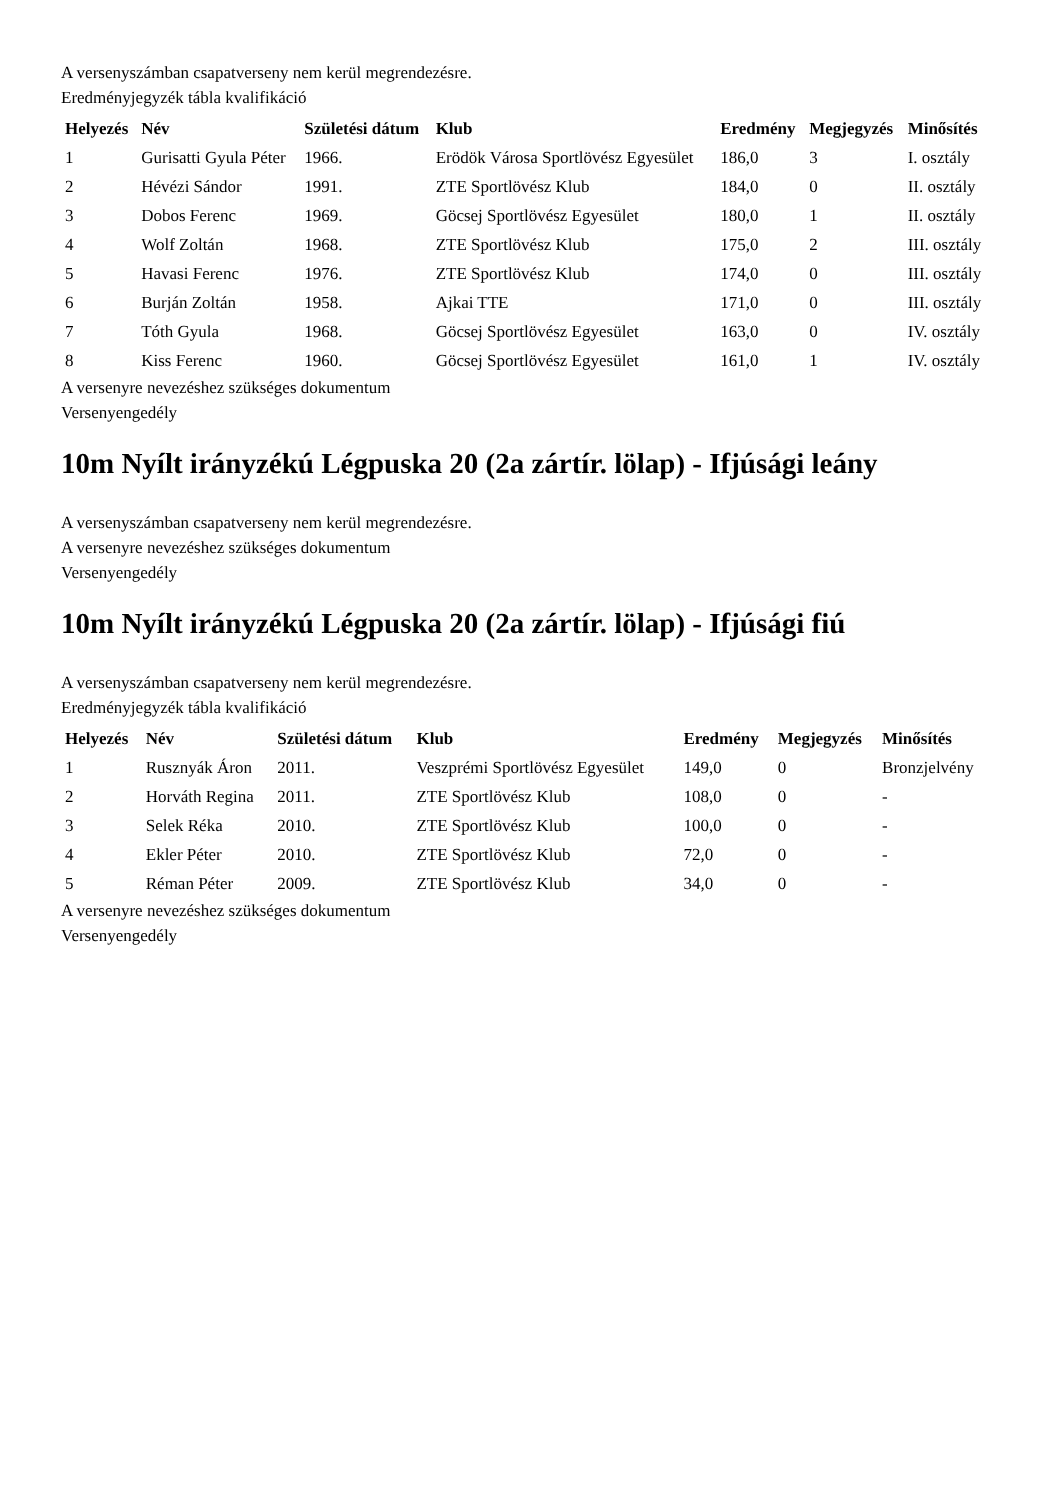A versenyszámban csapatverseny nem kerül megrendezésre.
Eredményjegyzék tábla kvalifikáció
| Helyezés | Név | Születési dátum | Klub | Eredmény | Megjegyzés | Minősítés |
| --- | --- | --- | --- | --- | --- | --- |
| 1 | Gurisatti Gyula Péter | 1966. | Erödök Városa Sportlövész Egyesület | 186,0 | 3 | I. osztály |
| 2 | Hévézi Sándor | 1991. | ZTE Sportlövész Klub | 184,0 | 0 | II. osztály |
| 3 | Dobos Ferenc | 1969. | Göcsej Sportlövész Egyesület | 180,0 | 1 | II. osztály |
| 4 | Wolf Zoltán | 1968. | ZTE Sportlövész Klub | 175,0 | 2 | III. osztály |
| 5 | Havasi Ferenc | 1976. | ZTE Sportlövész Klub | 174,0 | 0 | III. osztály |
| 6 | Burján Zoltán | 1958. | Ajkai TTE | 171,0 | 0 | III. osztály |
| 7 | Tóth Gyula | 1968. | Göcsej Sportlövész Egyesület | 163,0 | 0 | IV. osztály |
| 8 | Kiss Ferenc | 1960. | Göcsej Sportlövész Egyesület | 161,0 | 1 | IV. osztály |
A versenyre nevezéshez szükséges dokumentum
Versenyengedély
10m Nyílt irányzékú Légpuska 20 (2a zártír. lölap) - Ifjúsági leány
A versenyszámban csapatverseny nem kerül megrendezésre.
A versenyre nevezéshez szükséges dokumentum
Versenyengedély
10m Nyílt irányzékú Légpuska 20 (2a zártír. lölap) - Ifjúsági fiú
A versenyszámban csapatverseny nem kerül megrendezésre.
Eredményjegyzék tábla kvalifikáció
| Helyezés | Név | Születési dátum | Klub | Eredmény | Megjegyzés | Minősítés |
| --- | --- | --- | --- | --- | --- | --- |
| 1 | Rusznyák Áron | 2011. | Veszprémi Sportlövész Egyesület | 149,0 | 0 | Bronzjelvény |
| 2 | Horváth Regina | 2011. | ZTE Sportlövész Klub | 108,0 | 0 | - |
| 3 | Selek Réka | 2010. | ZTE Sportlövész Klub | 100,0 | 0 | - |
| 4 | Ekler Péter | 2010. | ZTE Sportlövész Klub | 72,0 | 0 | - |
| 5 | Réman Péter | 2009. | ZTE Sportlövész Klub | 34,0 | 0 | - |
A versenyre nevezéshez szükséges dokumentum
Versenyengedély